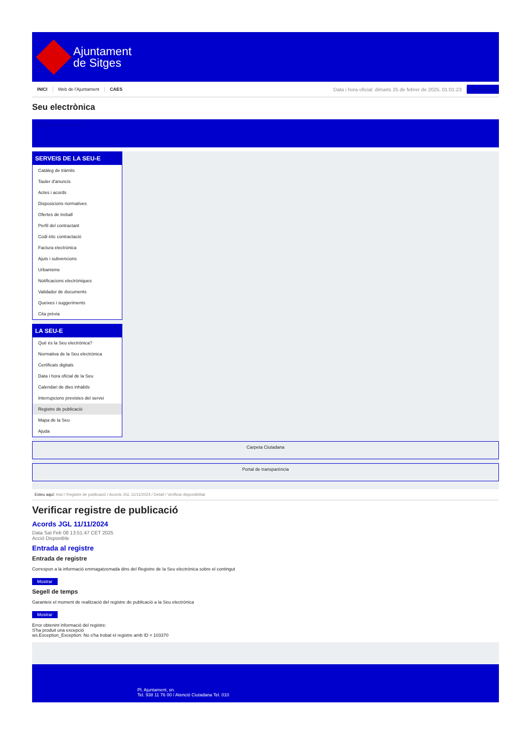Ajuntament
de Sitges
INICI Web de l'Ajuntament CAES Data i hora oficial: dimarts 25 de febrer de 2025, 01:01:23 Sincronitzar
Seu electrònica
Obtenir còpia autèntica
SERVEIS DE LA SEU-E
Catàleg de tràmits
Tauler d'anuncis
Actes i acords
Disposicions normatives
Ofertes de treball
Perfil del contractant
Codi ètic contractació
Factura electrònica
Ajuts i subvencions
Urbanisme
Notificacions electròniques
Validador de documents
Queixes i suggeriments
Cita prèvia
LA SEU-E
Què és la Seu electrònica?
Normativa de la Seu electrònica
Certificats digitals
Data i hora oficial de la Seu
Calendari de dies inhàbils
Interrupcions previstes del servei
Registre de publicació
Mapa de la Seu
Ajuda
Carpeta Ciutadana
Portal de transparència
Esteu aquí: Inici / Registre de publicació / Acords JGL 11/11/2024 / Detall / Verificar disponibilitat
Verificar registre de publicació
Acords JGL 11/11/2024
Data Sat Feb 08 13:51:47 CET 2025
Acció Disponible
Entrada al registre
Entrada de registre
Correspon a la informació emmagatzemada dins del Registre de la Seu electrònica sobre el contingut
Mostrar
Segell de temps
Garanteix el moment de realització del registre de publicació a la Seu electrònica
Mostrar
Error obtenint informació del registre:
S'ha produit una excepció
ws.Exception_Exception: No s'ha trobat el registre amb ID = 103370
Pl. Ajuntament, sn.
Tel. 938 11 76 00 / Atenció Ciutadana Tel. 010